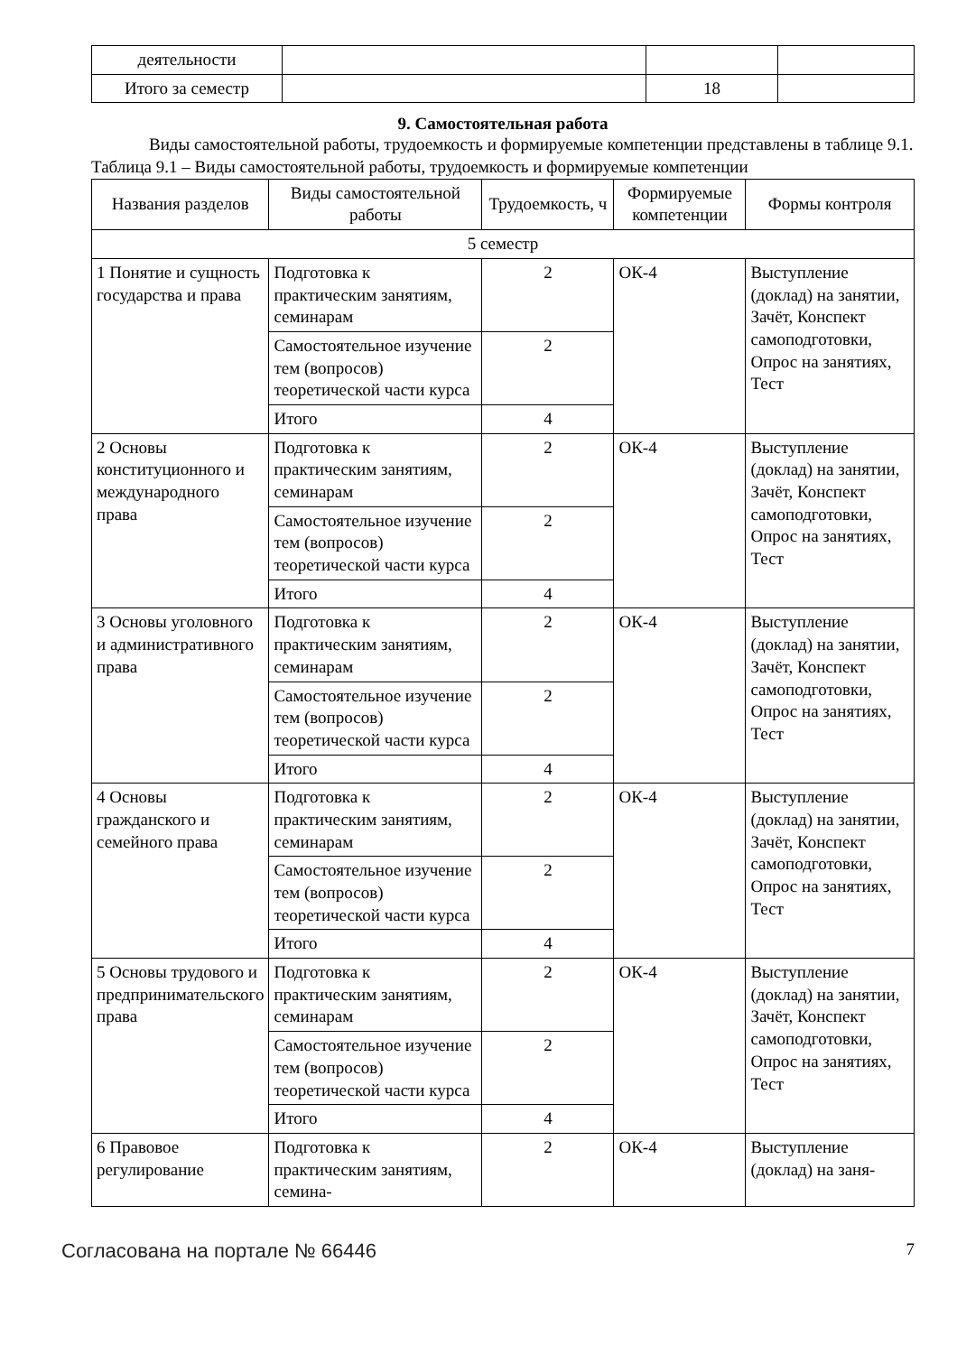| деятельности | | | |
| Итого за семестр | | 18 | |
9. Самостоятельная работа
Виды самостоятельной работы, трудоемкость и формируемые компетенции представлены в таблице 9.1.
Таблица 9.1 – Виды самостоятельной работы, трудоемкость и формируемые компетенции
| Названия разделов | Виды самостоятельной работы | Трудоемкость, ч | Формируемые компетенции | Формы контроля |
| --- | --- | --- | --- | --- |
| 5 семестр | | | | |
| 1 Понятие и сущность государства и права | Подготовка к практическим занятиям, семинарам | 2 | ОК-4 | Выступление (доклад) на занятии, Зачёт, Конспект самоподготовки, Опрос на занятиях, Тест |
| | Самостоятельное изучение тем (вопросов) теоретической части курса | 2 | | |
| | Итого | 4 | | |
| 2 Основы конституционного и международного права | Подготовка к практическим занятиям, семинарам | 2 | ОК-4 | Выступление (доклад) на занятии, Зачёт, Конспект самоподготовки, Опрос на занятиях, Тест |
| | Самостоятельное изучение тем (вопросов) теоретической части курса | 2 | | |
| | Итого | 4 | | |
| 3 Основы уголовного и административного права | Подготовка к практическим занятиям, семинарам | 2 | ОК-4 | Выступление (доклад) на занятии, Зачёт, Конспект самоподготовки, Опрос на занятиях, Тест |
| | Самостоятельное изучение тем (вопросов) теоретической части курса | 2 | | |
| | Итого | 4 | | |
| 4 Основы гражданского и семейного права | Подготовка к практическим занятиям, семинарам | 2 | ОК-4 | Выступление (доклад) на занятии, Зачёт, Конспект самоподготовки, Опрос на занятиях, Тест |
| | Самостоятельное изучение тем (вопросов) теоретической части курса | 2 | | |
| | Итого | 4 | | |
| 5 Основы трудового и предпринимательского права | Подготовка к практическим занятиям, семинарам | 2 | ОК-4 | Выступление (доклад) на занятии, Зачёт, Конспект самоподготовки, Опрос на занятиях, Тест |
| | Самостоятельное изучение тем (вопросов) теоретической части курса | 2 | | |
| | Итого | 4 | | |
| 6 Правовое регулирование | Подготовка к практическим занятиям, семина- | 2 | ОК-4 | Выступление (доклад) на заня- |
Согласована на портале № 66446 7